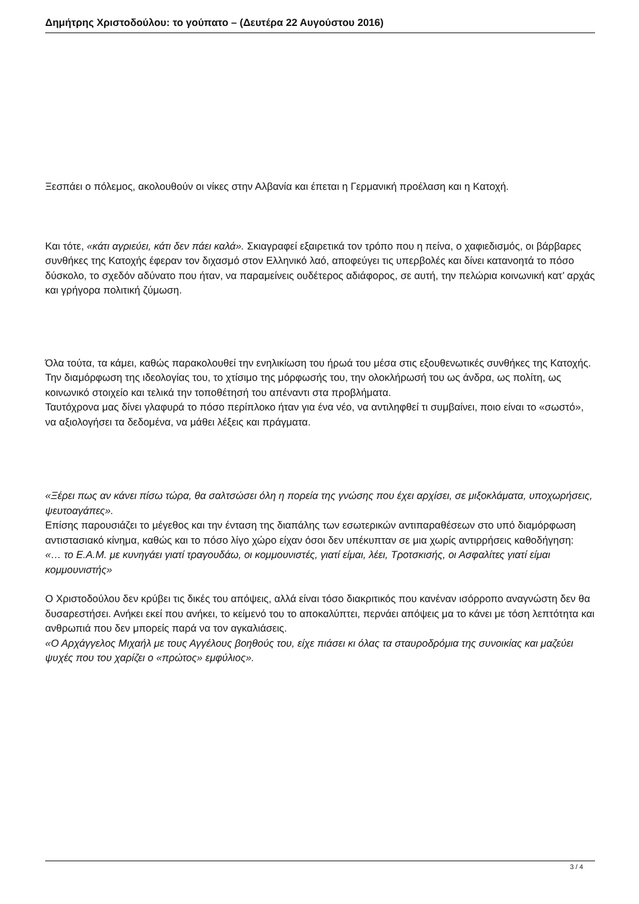Δημήτρης Χριστοδούλου: το γούπατο – (Δευτέρα 22 Αυγούστου 2016)
Ξεσπάει ο πόλεμος, ακολουθούν οι νίκες στην Αλβανία και έπεται η Γερμανική προέλαση και η Κατοχή.
Και τότε, «κάτι αγριεύει, κάτι δεν πάει καλά». Σκιαγραφεί εξαιρετικά τον τρόπο που η πείνα, ο χαφιεδισμός, οι βάρβαρες συνθήκες της Κατοχής έφεραν τον διχασμό στον Ελληνικό λαό, αποφεύγει τις υπερβολές και δίνει κατανοητά το πόσο δύσκολο, το σχεδόν αδύνατο που ήταν, να παραμείνεις ουδέτερος αδιάφορος, σε αυτή, την πελώρια κοινωνική κατ’ αρχάς και γρήγορα πολιτική ζύμωση.
Όλα τούτα, τα κάμει, καθώς παρακολουθεί την ενηλικίωση του ήρωά του μέσα στις εξουθενωτικές συνθήκες της Κατοχής. Την διαμόρφωση της ιδεολογίας του, το χτίσιμο της μόρφωσής του, την ολοκλήρωσή του ως άνδρα, ως πολίτη, ως κοινωνικό στοιχείο και τελικά την τοποθέτησή του απέναντι στα προβλήματα.
Ταυτόχρονα μας δίνει γλαφυρά το πόσο περίπλοκο ήταν για ένα νέο, να αντιληφθεί τι συμβαίνει, ποιο είναι το «σωστό», να αξιολογήσει τα δεδομένα, να μάθει λέξεις και πράγματα.
«Ξέρει πως αν κάνει πίσω τώρα, θα σαλτσώσει όλη η πορεία της γνώσης που έχει αρχίσει, σε μιξοκλάματα, υποχωρήσεις, ψευτοαγάπες».
Επίσης παρουσιάζει το μέγεθος και την ένταση της διαπάλης των εσωτερικών αντιπαραθέσεων στο υπό διαμόρφωση αντιστασιακό κίνημα, καθώς και το πόσο λίγο χώρο είχαν όσοι δεν υπέκυπταν σε μια χωρίς αντιρρήσεις καθοδήγηση:
«… το Ε.Α.Μ. με κυνηγάει γιατί τραγουδάω, οι κομμουνιστές, γιατί είμαι, λέει, Τροτσκισής, οι Ασφαλίτες γιατί είμαι κομμουνιστής»
Ο Χριστοδούλου δεν κρύβει τις δικές του απόψεις, αλλά είναι τόσο διακριτικός που κανέναν ισόρροπο αναγνώστη δεν θα δυσαρεστήσει. Ανήκει εκεί που ανήκει, το κείμενό του το αποκαλύπτει, περνάει απόψεις μα το κάνει με τόση λεπτότητα και ανθρωπιά που δεν μπορείς παρά να τον αγκαλιάσεις.
«Ο Αρχάγγελος Μιχαήλ με τους Αγγέλους βοηθούς του, είχε πιάσει κι όλας τα σταυροδρόμια της συνοικίας και μαζεύει ψυχές που του χαρίζει ο «πρώτος» εμφύλιος».
3 / 4